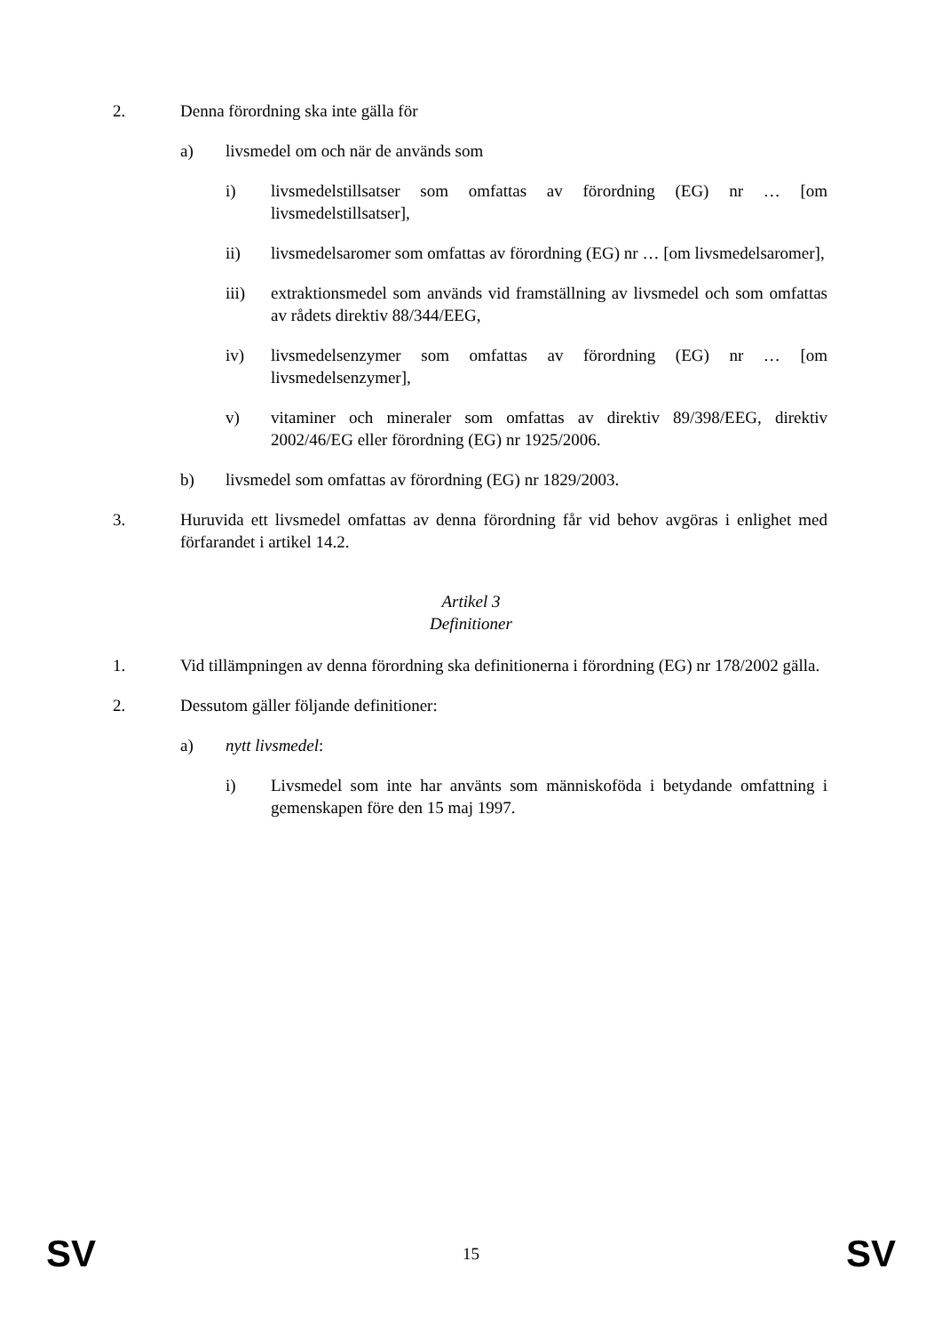2. Denna förordning ska inte gälla för
a) livsmedel om och när de används som
i) livsmedelstillsatser som omfattas av förordning (EG) nr … [om livsmedelstillsatser],
ii) livsmedelsaromer som omfattas av förordning (EG) nr … [om livsmedelsaromer],
iii) extraktionsmedel som används vid framställning av livsmedel och som omfattas av rådets direktiv 88/344/EEG,
iv) livsmedelsenzymer som omfattas av förordning (EG) nr … [om livsmedelsenzymer],
v) vitaminer och mineraler som omfattas av direktiv 89/398/EEG, direktiv 2002/46/EG eller förordning (EG) nr 1925/2006.
b) livsmedel som omfattas av förordning (EG) nr 1829/2003.
3. Huruvida ett livsmedel omfattas av denna förordning får vid behov avgöras i enlighet med förfarandet i artikel 14.2.
Artikel 3
Definitioner
1. Vid tillämpningen av denna förordning ska definitionerna i förordning (EG) nr 178/2002 gälla.
2. Dessutom gäller följande definitioner:
a) nytt livsmedel:
i) Livsmedel som inte har använts som människoföda i betydande omfattning i gemenskapen före den 15 maj 1997.
SV 15 SV